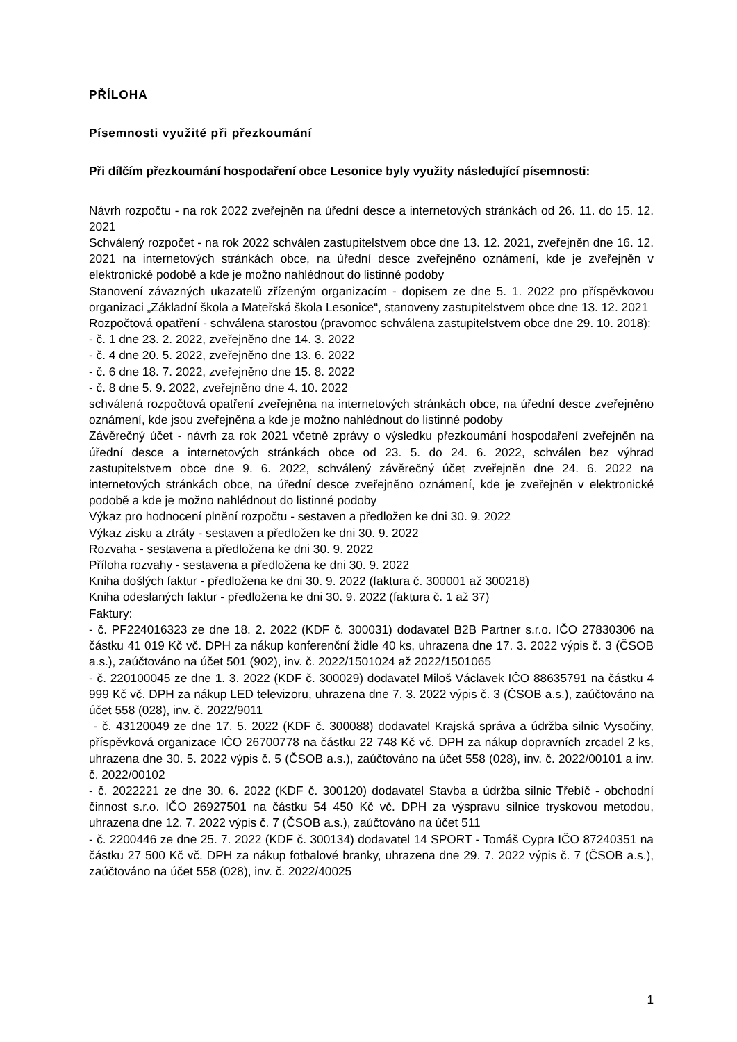PŘÍLOHA
Písemnosti využité při přezkoumání
Při dílčím přezkoumání hospodaření obce Lesonice byly využity následující písemnosti:
Návrh rozpočtu - na rok 2022 zveřejněn na úřední desce a internetových stránkách od 26. 11. do 15. 12. 2021
Schválený rozpočet - na rok 2022 schválen zastupitelstvem obce dne 13. 12. 2021, zveřejněn dne 16. 12. 2021 na internetových stránkách obce, na úřední desce zveřejněno oznámení, kde je zveřejněn v elektronické podobě a kde je možno nahlédnout do listinné podoby
Stanovení závazných ukazatelů zřízeným organizacím - dopisem ze dne 5. 1. 2022 pro příspěvkovou organizaci „Základní škola a Mateřská škola Lesonice“, stanoveny zastupitelstvem obce dne 13. 12. 2021
Rozpočtová opatření - schválena starostou (pravomoc schválena zastupitelstvem obce dne 29. 10. 2018):
- č. 1 dne 23. 2. 2022, zveřejněno dne 14. 3. 2022
- č. 4 dne 20. 5. 2022, zveřejněno dne 13. 6. 2022
- č. 6 dne 18. 7. 2022, zveřejněno dne 15. 8. 2022
- č. 8 dne 5. 9. 2022, zveřejněno dne 4. 10. 2022
schválená rozpočtová opatření zveřejněna na internetových stránkách obce, na úřední desce zveřejněno oznámení, kde jsou zveřejněna a kde je možno nahlédnout do listinné podoby
Závěrečný účet - návrh za rok 2021 včetně zprávy o výsledku přezkoumání hospodaření zveřejněn na úřední desce a internetových stránkách obce od 23. 5. do 24. 6. 2022, schválen bez výhrad zastupitelstvem obce dne 9. 6. 2022, schválený závěrečný účet zveřejněn dne 24. 6. 2022 na internetových stránkách obce, na úřední desce zveřejněno oznámení, kde je zveřejněn v elektronické podobě a kde je možno nahlédnout do listinné podoby
Výkaz pro hodnocení plnění rozpočtu - sestaven a předložen ke dni 30. 9. 2022
Výkaz zisku a ztráty - sestaven a předložen ke dni 30. 9. 2022
Rozvaha - sestavena a předložena ke dni 30. 9. 2022
Příloha rozvahy - sestavena a předložena ke dni 30. 9. 2022
Kniha došlých faktur - předložena ke dni 30. 9. 2022 (faktura č. 300001 až 300218)
Kniha odeslaných faktur - předložena ke dni 30. 9. 2022 (faktura č. 1 až 37)
Faktury:
- č. PF224016323 ze dne 18. 2. 2022 (KDF č. 300031) dodavatel B2B Partner s.r.o. IČO 27830306 na částku 41 019 Kč vč. DPH za nákup konferenční židle 40 ks, uhrazena dne 17. 3. 2022 výpis č. 3 (ČSOB a.s.), zaúčtováno na účet 501 (902), inv. č. 2022/1501024 až 2022/1501065
- č. 220100045 ze dne 1. 3. 2022 (KDF č. 300029) dodavatel Miloš Václavek IČO 88635791 na částku 4 999 Kč vč. DPH za nákup LED televizoru, uhrazena dne 7. 3. 2022 výpis č. 3 (ČSOB a.s.), zaúčtováno na účet 558 (028), inv. č. 2022/9011
- č. 43120049 ze dne 17. 5. 2022 (KDF č. 300088) dodavatel Krajská správa a údržba silnic Vysočiny, příspěvková organizace IČO 26700778 na částku 22 748 Kč vč. DPH za nákup dopravních zrcadel 2 ks, uhrazena dne 30. 5. 2022 výpis č. 5 (ČSOB a.s.), zaúčtováno na účet 558 (028), inv. č. 2022/00101 a inv. č. 2022/00102
- č. 2022221 ze dne 30. 6. 2022 (KDF č. 300120) dodavatel Stavba a údržba silnic Třebíč - obchodní činnost s.r.o. IČO 26927501 na částku 54 450 Kč vč. DPH za výspravu silnice tryskovou metodou, uhrazena dne 12. 7. 2022 výpis č. 7 (ČSOB a.s.), zaúčtováno na účet 511
- č. 2200446 ze dne 25. 7. 2022 (KDF č. 300134) dodavatel 14 SPORT - Tomáš Cypra IČO 87240351 na částku 27 500 Kč vč. DPH za nákup fotbalové branky, uhrazena dne 29. 7. 2022 výpis č. 7 (ČSOB a.s.), zaúčtováno na účet 558 (028), inv. č. 2022/40025
1